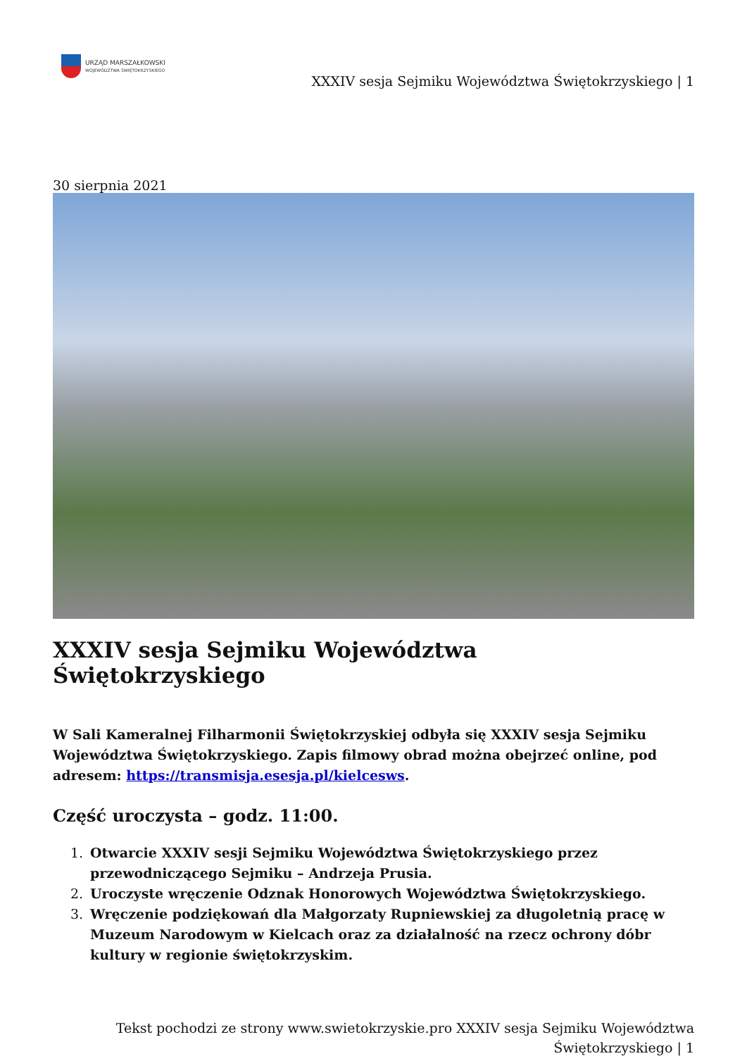URZĄD MARSZAŁKOWSKI
WOJEWÓDZTWA ŚWIĘTOKRZYSKIEGO
XXXIV sesja Sejmiku Województwa Świętokrzyskiego | 1
30 sierpnia 2021
XXXIV sesja Sejmiku Województwa Świętokrzyskiego
W Sali Kameralnej Filharmonii Świętokrzyskiej odbyła się XXXIV sesja Sejmiku Województwa Świętokrzyskiego. Zapis filmowy obrad można obejrzeć online, pod adresem: https://transmisja.esesja.pl/kielcesws.
Część uroczysta – godz. 11:00.
1. Otwarcie XXXIV sesji Sejmiku Województwa Świętokrzyskiego przez przewodniczącego Sejmiku – Andrzeja Prusia.
2. Uroczyste wręczenie Odznak Honorowych Województwa Świętokrzyskiego.
3. Wręczenie podziękowań dla Małgorzaty Rupniewskiej za długoletnią pracę w Muzeum Narodowym w Kielcach oraz za działalność na rzecz ochrony dóbr kultury w regionie świętokrzyskim.
Tekst pochodzi ze strony www.swietokrzyskie.pro XXXIV sesja Sejmiku Województwa
Świętokrzyskiego | 1